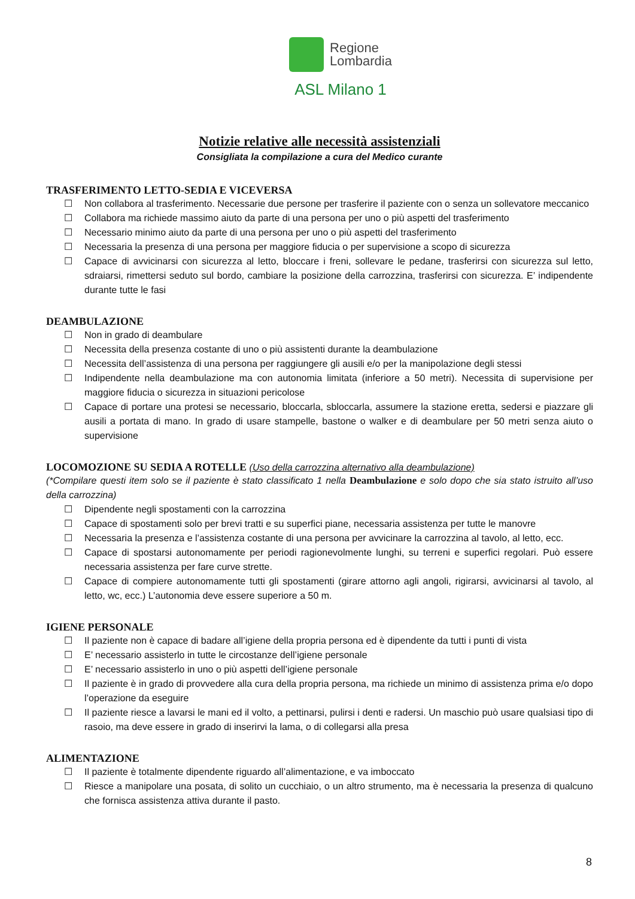Regione
Lombardia
ASL Milano 1
Notizie relative alle necessità assistenziali
Consigliata la compilazione a cura del Medico curante
TRASFERIMENTO LETTO-SEDIA E VICEVERSA
☐ Non collabora al trasferimento. Necessarie due persone per trasferire il paziente con o senza un sollevatore meccanico
☐ Collabora ma richiede massimo aiuto da parte di una persona per uno o più aspetti del trasferimento
☐ Necessario minimo aiuto da parte di una persona per uno o più aspetti del trasferimento
☐ Necessaria la presenza di una persona per maggiore fiducia o per supervisione a scopo di sicurezza
☐ Capace di avvicinarsi con sicurezza al letto, bloccare i freni, sollevare le pedane, trasferirsi con sicurezza sul letto, sdraiarsi, rimettersi seduto sul bordo, cambiare la posizione della carrozzina, trasferirsi con sicurezza. E’ indipendente durante tutte le fasi
DEAMBULAZIONE
☐ Non in grado di deambulare
☐ Necessita della presenza costante di uno o più assistenti durante la deambulazione
☐ Necessita dell’assistenza di una persona per raggiungere gli ausili e/o per la manipolazione degli stessi
☐ Indipendente nella deambulazione ma con autonomia limitata (inferiore a 50 metri). Necessita di supervisione per maggiore fiducia o sicurezza in situazioni pericolose
☐ Capace di portare una protesi se necessario, bloccarla, sbloccarla, assumere la stazione eretta, sedersi e piazzare gli ausili a portata di mano. In grado di usare stampelle, bastone o walker e di deambulare per 50 metri senza aiuto o supervisione
LOCOMOZIONE SU SEDIA A ROTELLE (Uso della carrozzina alternativo alla deambulazione)
(*Compilare questi item solo se il paziente è stato classificato 1 nella Deambulazione e solo dopo che sia stato istruito all’uso della carrozzina)
☐ Dipendente negli spostamenti con la carrozzina
☐ Capace di spostamenti solo per brevi tratti e su superfici piane, necessaria assistenza per tutte le manovre
☐ Necessaria la presenza e l’assistenza costante di una persona per avvicinare la carrozzina al tavolo, al letto, ecc.
☐ Capace di spostarsi autonomamente per periodi ragionevolmente lunghi, su terreni e superfici regolari. Può essere necessaria assistenza per fare curve strette.
☐ Capace di compiere autonomamente tutti gli spostamenti (girare attorno agli angoli, rigirarsi, avvicinarsi al tavolo, al letto, wc, ecc.) L’autonomia deve essere superiore a 50 m.
IGIENE PERSONALE
☐ Il paziente non è capace di badare all’igiene della propria persona ed è dipendente da tutti i punti di vista
☐ E’ necessario assisterlo in tutte le circostanze dell’igiene personale
☐ E’ necessario assisterlo in uno o più aspetti dell’igiene personale
☐ Il paziente è in grado di provvedere alla cura della propria persona, ma richiede un minimo di assistenza prima e/o dopo l’operazione da eseguire
☐ Il paziente riesce a lavarsi le mani ed il volto, a pettinarsi, pulirsi i denti e radersi. Un maschio può usare qualsiasi tipo di rasoio, ma deve essere in grado di inserirvi la lama, o di collegarsi alla presa
ALIMENTAZIONE
☐ Il paziente è totalmente dipendente riguardo all’alimentazione, e va imboccato
☐ Riesce a manipolare una posata, di solito un cucchiaio, o un altro strumento, ma è necessaria la presenza di qualcuno che fornisca assistenza attiva durante il pasto.
8